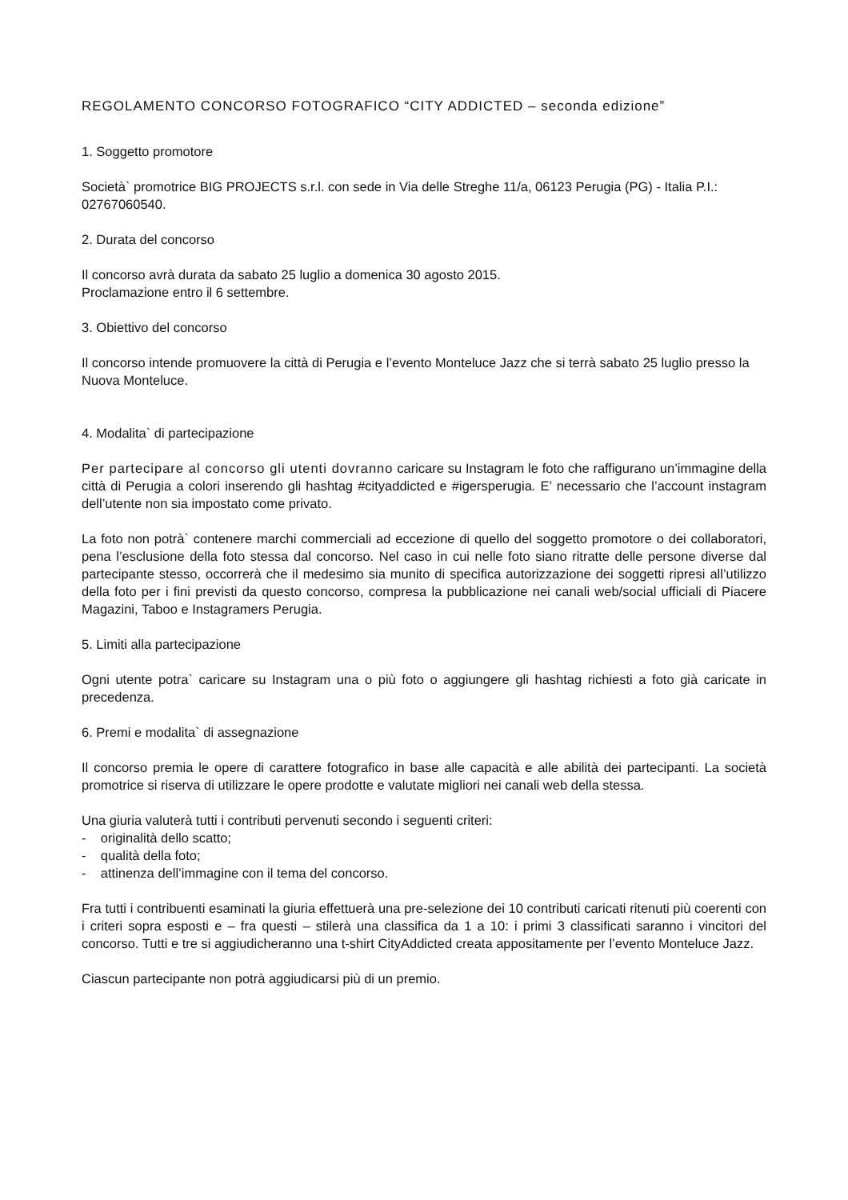REGOLAMENTO CONCORSO FOTOGRAFICO “CITY ADDICTED – seconda edizione”
1. Soggetto promotore
Società` promotrice BIG PROJECTS s.r.l. con sede in Via delle Streghe 11/a, 06123 Perugia (PG) - Italia P.I.: 02767060540.
2. Durata del concorso
Il concorso avrà durata da sabato 25 luglio a domenica 30 agosto 2015.
Proclamazione entro il 6 settembre.
3. Obiettivo del concorso
Il concorso intende promuovere la città di Perugia e l’evento Monteluce Jazz che si terrà sabato 25 luglio presso la Nuova Monteluce.
4. Modalita` di partecipazione
Per partecipare al concorso gli utenti dovranno caricare su Instagram le foto che raffigurano un’immagine della città di Perugia a colori inserendo gli hashtag #cityaddicted e #igersperugia. E’ necessario che l’account instagram dell’utente non sia impostato come privato.
La foto non potrà` contenere marchi commerciali ad eccezione di quello del soggetto promotore o dei collaboratori, pena l’esclusione della foto stessa dal concorso. Nel caso in cui nelle foto siano ritratte delle persone diverse dal partecipante stesso, occorrerà che il medesimo sia munito di specifica autorizzazione dei soggetti ripresi all’utilizzo della foto per i fini previsti da questo concorso, compresa la pubblicazione nei canali web/social ufficiali di Piacere Magazini, Taboo e Instagramers Perugia.
5. Limiti alla partecipazione
Ogni utente potra` caricare su Instagram una o più foto o aggiungere gli hashtag richiesti a foto già caricate in precedenza.
6. Premi e modalita` di assegnazione
Il concorso premia le opere di carattere fotografico in base alle capacità e alle abilità dei partecipanti. La società promotrice si riserva di utilizzare le opere prodotte e valutate migliori nei canali web della stessa.
Una giuria valuterà tutti i contributi pervenuti secondo i seguenti criteri:
- originalità dello scatto;
- qualità della foto;
- attinenza dell’immagine con il tema del concorso.
Fra tutti i contribuenti esaminati la giuria effettuerà una pre-selezione dei 10 contributi caricati ritenuti più coerenti con i criteri sopra esposti e – fra questi – stilerà una classifica da 1 a 10: i primi 3 classificati saranno i vincitori del concorso. Tutti e tre si aggiudicheranno una t-shirt CityAddicted creata appositamente per l’evento Monteluce Jazz.
Ciascun partecipante non potrà aggiudicarsi più di un premio.